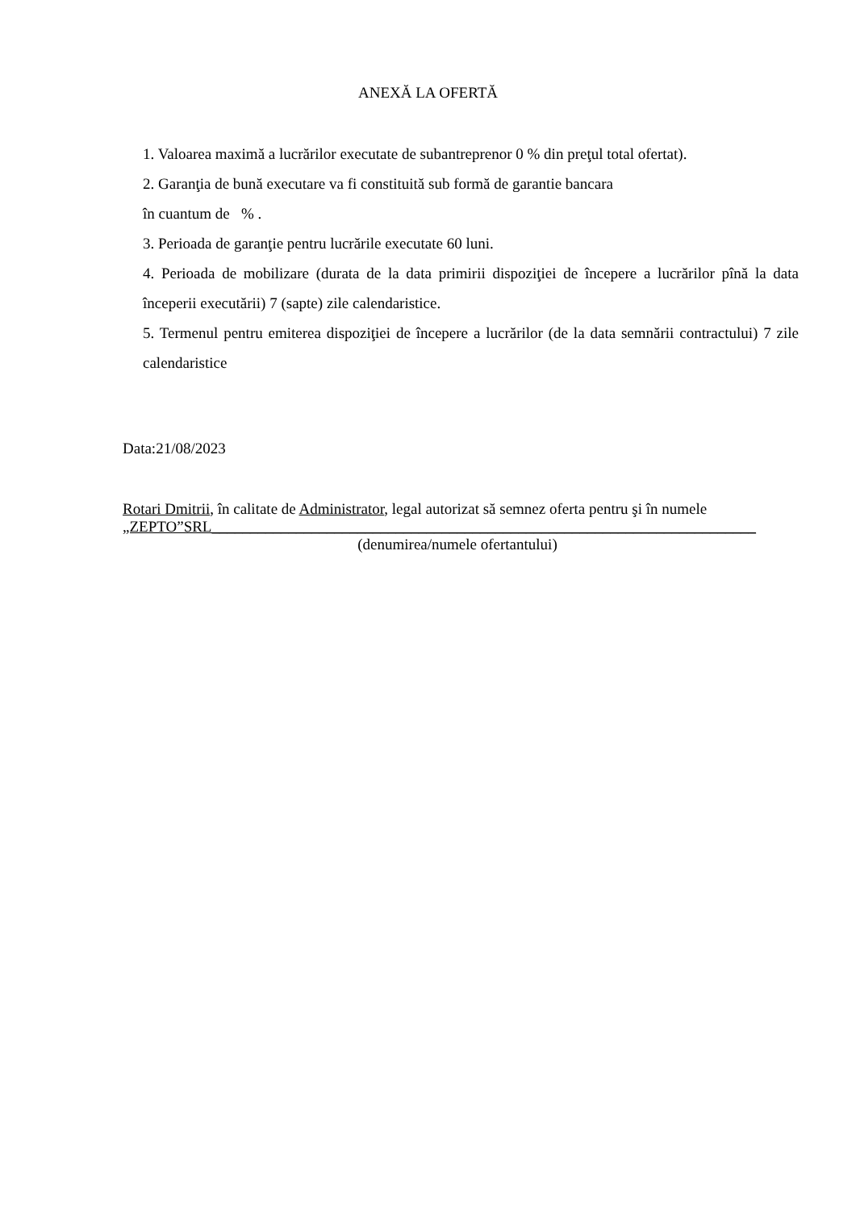ANEXĂ LA OFERTĂ
1. Valoarea maximă a lucrărilor executate de subantreprenor 0 % din preţul total ofertat).
2. Garanţia de bună executare va fi constituită sub formă de garantie bancara
în cuantum de % .
3. Perioada de garanţie pentru lucrările executate 60 luni.
4. Perioada de mobilizare (durata de la data primirii dispoziţiei de începere a lucrărilor pînă la data începerii executării) 7 (sapte) zile calendaristice.
5. Termenul pentru emiterea dispoziţiei de începere a lucrărilor (de la data semnării contractului) 7 zile calendaristice
Data:21/08/2023
Rotari Dmitrii, în calitate de Administrator, legal autorizat să semnez oferta pentru şi în numele
„ZEPTO”SRL_______________________________________________________________________
(denumirea/numele ofertantului)